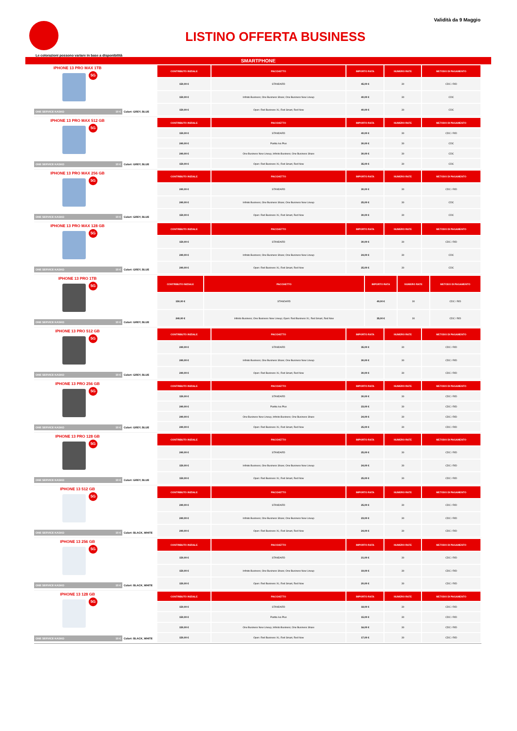LISTINO OFFERTA BUSINESS
Validità da 9 Maggio
Le colorazioni possono variare in base a disponibilità
SMARTPHONE
IPHONE 13 PRO MAX 1TB
5G
ONE SERVICE KASKO 10 € Colori: GREY, BLUE
| CONTRIBUTO INIZIALE | PACCHETTO | IMPORTO RATA | NUMERO RATE | METODO DI PAGAMENTO |
| --- | --- | --- | --- | --- |
| 150,00 € | STANDARD | 45,00 € | 30 | CDC / RID |
| 150,00 € | Infinito Business; One Business Share; One Business New Lineup | 40,00 € | 30 | CDC |
| 150,00 € | Open: Red Business XL; Red Smart, Red Now | 40,00 € | 30 | CDC |
IPHONE 13 PRO MAX 512 GB
5G
ONE SERVICE KASKO 10 € Colori: GREY, BLUE
| CONTRIBUTO INIZIALE | PACCHETTO | IMPORTO RATA | NUMERO RATE | METODO DI PAGAMENTO |
| --- | --- | --- | --- | --- |
| 150,00 € | STANDARD | 40,00 € | 30 | CDC / RID |
| 240,00 € | Partita Iva Plus | 30,00 € | 30 | CDC |
| 240,00 € | One Business New Lineup, Infinito Business; One Business Share | 30,00 € | 30 | CDC |
| 150,00 € | Open: Red Business XL; Red Smart, Red Now | 35,00 € | 30 | CDC |
IPHONE 13 PRO MAX 256 GB
5G
ONE SERVICE KASKO 10 € Colori: GREY, BLUE
| CONTRIBUTO INIZIALE | PACCHETTO | IMPORTO RATA | NUMERO RATE | METODO DI PAGAMENTO |
| --- | --- | --- | --- | --- |
| 240,00 € | STANDARD | 30,00 € | 30 | CDC / RID |
| 240,00 € | Infinito Business; One Business Share; One Business New Lineup | 25,00 € | 30 | CDC |
| 150,00 € | Open: Red Business XL; Red Smart, Red Now | 30,00 € | 30 | CDC |
IPHONE 13 PRO MAX 128 GB
5G
ONE SERVICE KASKO 10 € Colori: GREY, BLUE
| CONTRIBUTO INIZIALE | PACCHETTO | IMPORTO RATA | NUMERO RATE | METODO DI PAGAMENTO |
| --- | --- | --- | --- | --- |
| 150,00 € | STANDARD | 30,00 € | 30 | CDC / RID |
| 240,00 € | Infinito Business; One Business Share; One Business New Lineup | 24,00 € | 30 | CDC |
| 240,00 € | Open: Red Business XL; Red Smart, Red Now | 25,00 € | 30 | CDC |
IPHONE 13 PRO 1TB
5G
ONE SERVICE KASKO 10 € Colori: GREY, BLUE
| CONTRIBUTO INIZIALE | PACCHETTO | IMPORTO RATA | NUMERO RATE | METODO DI PAGAMENTO |
| --- | --- | --- | --- | --- |
| 150,00 € | STANDARD | 40,00 € | 30 | CDC / RID |
| 240,00 € | Infinito Business; One Business New Lineup; Open: Red Business XL; Red Smart, Red Now | 35,00 € | 30 | CDC / RID |
IPHONE 13 PRO 512 GB
5G
ONE SERVICE KASKO 10 € Colori: GREY, BLUE
| CONTRIBUTO INIZIALE | PACCHETTO | IMPORTO RATA | NUMERO RATE | METODO DI PAGAMENTO |
| --- | --- | --- | --- | --- |
| 240,00 € | STANDARD | 35,00 € | 30 | CDC / RID |
| 240,00 € | Infinito Business; One Business Share; One Business New Lineup | 30,00 € | 30 | CDC / RID |
| 240,00 € | Open: Red Business XL; Red Smart, Red Now | 30,00 € | 30 | CDC / RID |
IPHONE 13 PRO 256 GB
5G
ONE SERVICE KASKO 10 € Colori: GREY, BLUE
| CONTRIBUTO INIZIALE | PACCHETTO | IMPORTO RATA | NUMERO RATE | METODO DI PAGAMENTO |
| --- | --- | --- | --- | --- |
| 150,00 € | STANDARD | 30,00 € | 30 | CDC / RID |
| 240,00 € | Partita Iva Plus | 23,00 € | 30 | CDC / RID |
| 240,00 € | One Business New Lineup, Infinito Business; One Business Share | 24,00 € | 30 | CDC / RID |
| 240,00 € | Open: Red Business XL; Red Smart, Red Now | 25,00 € | 30 | CDC / RID |
IPHONE 13 PRO 128 GB
5G
ONE SERVICE KASKO 10 € Colori: GREY, BLUE
| CONTRIBUTO INIZIALE | PACCHETTO | IMPORTO RATA | NUMERO RATE | METODO DI PAGAMENTO |
| --- | --- | --- | --- | --- |
| 240,00 € | STANDARD | 25,00 € | 30 | CDC / RID |
| 150,00 € | Infinito Business; One Business Share; One Business New Lineup | 24,00 € | 30 | CDC / RID |
| 150,00 € | Open: Red Business XL; Red Smart, Red Now | 25,00 € | 30 | CDC / RID |
IPHONE 13 512 GB
5G
ONE SERVICE KASKO 10 € Colori: BLACK, WHITE
| CONTRIBUTO INIZIALE | PACCHETTO | IMPORTO RATA | NUMERO RATE | METODO DI PAGAMENTO |
| --- | --- | --- | --- | --- |
| 240,00 € | STANDARD | 25,00 € | 30 | CDC / RID |
| 240,00 € | Infinito Business; One Business Share; One Business New Lineup | 23,00 € | 30 | CDC / RID |
| 240,00 € | Open: Red Business XL; Red Smart, Red Now | 24,00 € | 30 | CDC / RID |
IPHONE 13 256 GB
5G
ONE SERVICE KASKO 10 € Colori: BLACK, WHITE
| CONTRIBUTO INIZIALE | PACCHETTO | IMPORTO RATA | NUMERO RATE | METODO DI PAGAMENTO |
| --- | --- | --- | --- | --- |
| 150,00 € | STANDARD | 21,00 € | 30 | CDC / RID |
| 150,00 € | Infinito Business; One Business Share; One Business New Lineup | 19,00 € | 30 | CDC / RID |
| 150,00 € | Open: Red Business XL; Red Smart, Red Now | 20,00 € | 30 | CDC / RID |
IPHONE 13 128 GB
5G
ONE SERVICE KASKO 10 € Colori: BLACK, WHITE
| CONTRIBUTO INIZIALE | PACCHETTO | IMPORTO RATA | NUMERO RATE | METODO DI PAGAMENTO |
| --- | --- | --- | --- | --- |
| 150,00 € | STANDARD | 18,00 € | 30 | CDC / RID |
| 150,00 € | Partita Iva Plus | 15,00 € | 30 | CDC / RID |
| 150,00 € | One Business New Lineup, Infinito Business; One Business Share | 16,00 € | 30 | CDC / RID |
| 150,00 € | Open: Red Business XL; Red Smart, Red Now | 17,00 € | 30 | CDC / RID |